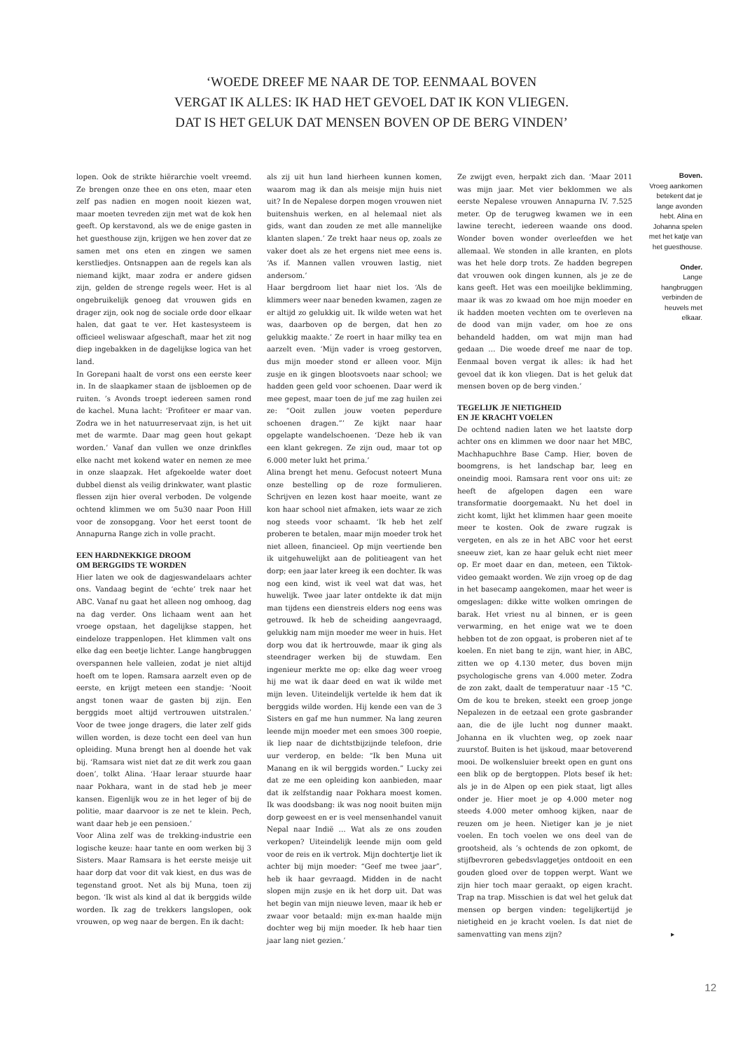‘WOEDE DREEF ME NAAR DE TOP. EENMAAL BOVEN
VERGAT IK ALLES: IK HAD HET GEVOEL DAT IK KON VLIEGEN.
DAT IS HET GELUK DAT MENSEN BOVEN OP DE BERG VINDEN’
lopen. Ook de strikte hiërarchie voelt vreemd. Ze brengen onze thee en ons eten, maar eten zelf pas nadien en mogen nooit kiezen wat, maar moeten tevreden zijn met wat de kok hen geeft. Op kerstavond, als we de enige gasten in het guesthouse zijn, krijgen we hen zover dat ze samen met ons eten en zingen we samen kerstliedjes. Ontsnappen aan de regels kan als niemand kijkt, maar zodra er andere gidsen zijn, gelden de strenge regels weer. Het is al ongebruikelijk genoeg dat vrouwen gids en drager zijn, ook nog de sociale orde door elkaar halen, dat gaat te ver. Het kastesysteem is officieel weliswaar afgeschaft, maar het zit nog diep ingebakken in de dagelijkse logica van het land.
In Gorepani haalt de vorst ons een eerste keer in. In de slaapkamer staan de ijsbloemen op de ruiten. ’s Avonds troept iedereen samen rond de kachel. Muna lacht: ‘Profiteer er maar van. Zodra we in het natuurreservaat zijn, is het uit met de warmte. Daar mag geen hout gekapt worden.’ Vanaf dan vullen we onze drinkfles elke nacht met kokend water en nemen ze mee in onze slaapzak. Het afgekoelde water doet dubbel dienst als veilig drinkwater, want plastic flessen zijn hier overal verboden. De volgende ochtend klimmen we om 5u30 naar Poon Hill voor de zonsopgang. Voor het eerst toont de Annapurna Range zich in volle pracht.
EEN HARDNEKKIGE DROOM
OM BERGGIDS TE WORDEN
Hier laten we ook de dagjeswandelaars achter ons. Vandaag begint de ‘echte’ trek naar het ABC. Vanaf nu gaat het alleen nog omhoog, dag na dag verder. Ons lichaam went aan het vroege opstaan, het dagelijkse stappen, het eindeloze trappenlopen. Het klimmen valt ons elke dag een beetje lichter. Lange hangbruggen overspannen hele valleien, zodat je niet altijd hoeft om te lopen. Ramsara aarzelt even op de eerste, en krijgt meteen een standje: ‘Nooit angst tonen waar de gasten bij zijn. Een berggids moet altijd vertrouwen uitstralen.’ Voor de twee jonge dragers, die later zelf gids willen worden, is deze tocht een deel van hun opleiding. Muna brengt hen al doende het vak bij. ‘Ramsara wist niet dat ze dit werk zou gaan doen’, tolkt Alina. ‘Haar leraar stuurde haar naar Pokhara, want in de stad heb je meer kansen. Eigenlijk wou ze in het leger of bij de politie, maar daarvoor is ze net te klein. Pech, want daar heb je een pensioen.’
Voor Alina zelf was de trekking-industrie een logische keuze: haar tante en oom werken bij 3 Sisters. Maar Ramsara is het eerste meisje uit haar dorp dat voor dit vak kiest, en dus was de tegenstand groot. Net als bij Muna, toen zij begon. ‘Ik wist als kind al dat ik berggids wilde worden. Ik zag de trekkers langslopen, ook vrouwen, op weg naar de bergen. En ik dacht:
als zij uit hun land hierheen kunnen komen, waarom mag ik dan als meisje mijn huis niet uit? In de Nepalese dorpen mogen vrouwen niet buitenshuis werken, en al helemaal niet als gids, want dan zouden ze met alle mannelijke klanten slapen.’ Ze trekt haar neus op, zoals ze vaker doet als ze het ergens niet mee eens is. ‘As if. Mannen vallen vrouwen lastig, niet andersom.’
Haar bergdroom liet haar niet los. ‘Als de klimmers weer naar beneden kwamen, zagen ze er altijd zo gelukkig uit. Ik wilde weten wat het was, daarboven op de bergen, dat hen zo gelukkig maakte.’ Ze roert in haar milky tea en aarzelt even. ‘Mijn vader is vroeg gestorven, dus mijn moeder stond er alleen voor. Mijn zusje en ik gingen blootsvoets naar school; we hadden geen geld voor schoenen. Daar werd ik mee gepest, maar toen de juf me zag huilen zei ze: “Ooit zullen jouw voeten peperdure schoenen dragen.”’ Ze kijkt naar haar opgelapte wandelschoenen. ‘Deze heb ik van een klant gekregen. Ze zijn oud, maar tot op 6.000 meter lukt het prima.’
Alina brengt het menu. Gefocust noteert Muna onze bestelling op de roze formulieren. Schrijven en lezen kost haar moeite, want ze kon haar school niet afmaken, iets waar ze zich nog steeds voor schaamt. ‘Ik heb het zelf proberen te betalen, maar mijn moeder trok het niet alleen, financieel. Op mijn veertiende ben ik uitgehuwelijkt aan de politieagent van het dorp; een jaar later kreeg ik een dochter. Ik was nog een kind, wist ik veel wat dat was, het huwelijk. Twee jaar later ontdekte ik dat mijn man tijdens een dienstreis elders nog eens was getrouwd. Ik heb de scheiding aangevraagd, gelukkig nam mijn moeder me weer in huis. Het dorp wou dat ik hertrouwde, maar ik ging als steendrager werken bij de stuwdam. Een ingenieur merkte me op: elke dag weer vroeg hij me wat ik daar deed en wat ik wilde met mijn leven. Uiteindelijk vertelde ik hem dat ik berggids wilde worden. Hij kende een van de 3 Sisters en gaf me hun nummer. Na lang zeuren leende mijn moeder met een smoes 300 roepie, ik liep naar de dichtstbijzijnde telefoon, drie uur verderop, en belde: “Ik ben Muna uit Manang en ik wil berggids worden.” Lucky zei dat ze me een opleiding kon aanbieden, maar dat ik zelfstandig naar Pokhara moest komen. Ik was doodsbang: ik was nog nooit buiten mijn dorp geweest en er is veel mensenhandel vanuit Nepal naar Indië … Wat als ze ons zouden verkopen? Uiteindelijk leende mijn oom geld voor de reis en ik vertrok. Mijn dochtertje liet ik achter bij mijn moeder: “Geef me twee jaar”, heb ik haar gevraagd. Midden in de nacht slopen mijn zusje en ik het dorp uit. Dat was het begin van mijn nieuwe leven, maar ik heb er zwaar voor betaald: mijn ex-man haalde mijn dochter weg bij mijn moeder. Ik heb haar tien jaar lang niet gezien.’
Ze zwijgt even, herpakt zich dan. ‘Maar 2011 was mijn jaar. Met vier beklommen we als eerste Nepalese vrouwen Annapurna IV. 7.525 meter. Op de terugweg kwamen we in een lawine terecht, iedereen waande ons dood. Wonder boven wonder overleefden we het allemaal. We stonden in alle kranten, en plots was het hele dorp trots. Ze hadden begrepen dat vrouwen ook dingen kunnen, als je ze de kans geeft. Het was een moeilijke beklimming, maar ik was zo kwaad om hoe mijn moeder en ik hadden moeten vechten om te overleven na de dood van mijn vader, om hoe ze ons behandeld hadden, om wat mijn man had gedaan … Die woede dreef me naar de top. Eenmaal boven vergat ik alles: ik had het gevoel dat ik kon vliegen. Dat is het geluk dat mensen boven op de berg vinden.’
TEGELIJK JE NIETIGHEID
EN JE KRACHT VOELEN
De ochtend nadien laten we het laatste dorp achter ons en klimmen we door naar het MBC, Machhapuchhre Base Camp. Hier, boven de boomgrens, is het landschap bar, leeg en oneindig mooi. Ramsara rent voor ons uit: ze heeft de afgelopen dagen een ware transformatie doorgemaakt. Nu het doel in zicht komt, lijkt het klimmen haar geen moeite meer te kosten. Ook de zware rugzak is vergeten, en als ze in het ABC voor het eerst sneeuw ziet, kan ze haar geluk echt niet meer op. Er moet daar en dan, meteen, een Tiktok-video gemaakt worden. We zijn vroeg op de dag in het basecamp aangekomen, maar het weer is omgeslagen: dikke witte wolken omringen de barak. Het vriest nu al binnen, er is geen verwarming, en het enige wat we te doen hebben tot de zon opgaat, is proberen niet af te koelen. En niet bang te zijn, want hier, in ABC, zitten we op 4.130 meter, dus boven mijn psychologische grens van 4.000 meter. Zodra de zon zakt, daalt de temperatuur naar -15 °C. Om de kou te breken, steekt een groep jonge Nepalezen in de eetzaal een grote gasbrander aan, die de ijle lucht nog dunner maakt. Johanna en ik vluchten weg, op zoek naar zuurstof. Buiten is het ijskoud, maar betoverend mooi. De wolkensluier breekt open en gunt ons een blik op de bergtoppen. Plots besef ik het: als je in de Alpen op een piek staat, ligt alles onder je. Hier moet je op 4.000 meter nog steeds 4.000 meter omhoog kijken, naar de reuzen om je heen. Nietiger kan je je niet voelen. En toch voelen we ons deel van de grootsheid, als ’s ochtends de zon opkomt, de stijfbevroren gebedsvlaggetjes ontdooit en een gouden gloed over de toppen werpt. Want we zijn hier toch maar geraakt, op eigen kracht. Trap na trap. Misschien is dat wel het geluk dat mensen op bergen vinden: tegelijkertijd je nietigheid en je kracht voelen. Is dat niet de samenvatting van mens zijn? ▸
Boven.
Vroeg aankomen betekent dat je lange avonden hebt. Alina en Johanna spelen met het katje van het guesthouse.
Onder.
Lange hangbruggen verbinden de heuvels met elkaar.
12